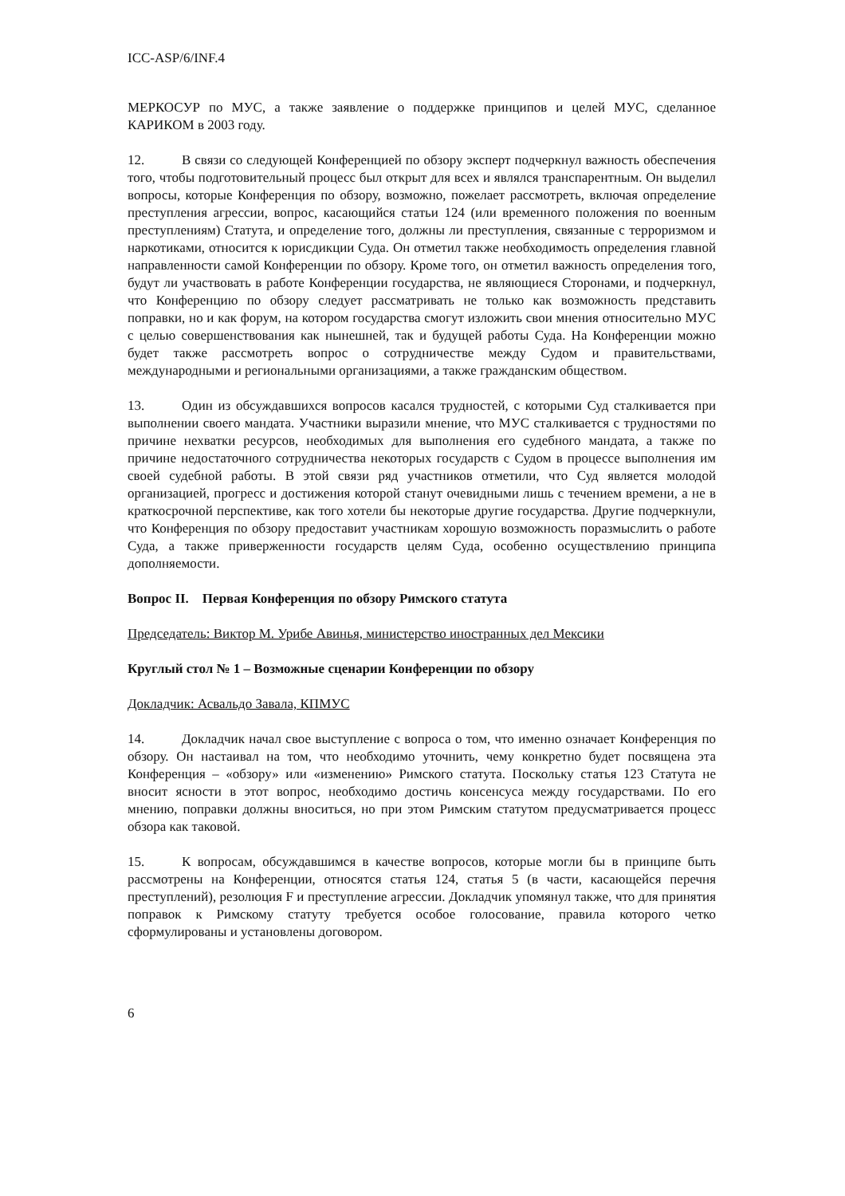ICC-ASP/6/INF.4
МЕРКОСУР по МУС, а также заявление о поддержке принципов и целей МУС, сделанное КАРИКОМ в 2003 году.
12. В связи со следующей Конференцией по обзору эксперт подчеркнул важность обеспечения того, чтобы подготовительный процесс был открыт для всех и являлся транспарентным. Он выделил вопросы, которые Конференция по обзору, возможно, пожелает рассмотреть, включая определение преступления агрессии, вопрос, касающийся статьи 124 (или временного положения по военным преступлениям) Статута, и определение того, должны ли преступления, связанные с терроризмом и наркотиками, относится к юрисдикции Суда. Он отметил также необходимость определения главной направленности самой Конференции по обзору. Кроме того, он отметил важность определения того, будут ли участвовать в работе Конференции государства, не являющиеся Сторонами, и подчеркнул, что Конференцию по обзору следует рассматривать не только как возможность представить поправки, но и как форум, на котором государства смогут изложить свои мнения относительно МУС с целью совершенствования как нынешней, так и будущей работы Суда. На Конференции можно будет также рассмотреть вопрос о сотрудничестве между Судом и правительствами, международными и региональными организациями, а также гражданским обществом.
13. Один из обсуждавшихся вопросов касался трудностей, с которыми Суд сталкивается при выполнении своего мандата. Участники выразили мнение, что МУС сталкивается с трудностями по причине нехватки ресурсов, необходимых для выполнения его судебного мандата, а также по причине недостаточного сотрудничества некоторых государств с Судом в процессе выполнения им своей судебной работы. В этой связи ряд участников отметили, что Суд является молодой организацией, прогресс и достижения которой станут очевидными лишь с течением времени, а не в краткосрочной перспективе, как того хотели бы некоторые другие государства. Другие подчеркнули, что Конференция по обзору предоставит участникам хорошую возможность поразмыслить о работе Суда, а также приверженности государств целям Суда, особенно осуществлению принципа дополняемости.
Вопрос II. Первая Конференция по обзору Римского статута
Председатель: Виктор М. Урибе Авинья, министерство иностранных дел Мексики
Круглый стол № 1 – Возможные сценарии Конференции по обзору
Докладчик: Асвальдо Завала, КПМУС
14. Докладчик начал свое выступление с вопроса о том, что именно означает Конференция по обзору. Он настаивал на том, что необходимо уточнить, чему конкретно будет посвящена эта Конференция – «обзору» или «изменению» Римского статута. Поскольку статья 123 Статута не вносит ясности в этот вопрос, необходимо достичь консенсуса между государствами. По его мнению, поправки должны вноситься, но при этом Римским статутом предусматривается процесс обзора как таковой.
15. К вопросам, обсуждавшимся в качестве вопросов, которые могли бы в принципе быть рассмотрены на Конференции, относятся статья 124, статья 5 (в части, касающейся перечня преступлений), резолюция F и преступление агрессии. Докладчик упомянул также, что для принятия поправок к Римскому статуту требуется особое голосование, правила которого четко сформулированы и установлены договором.
6